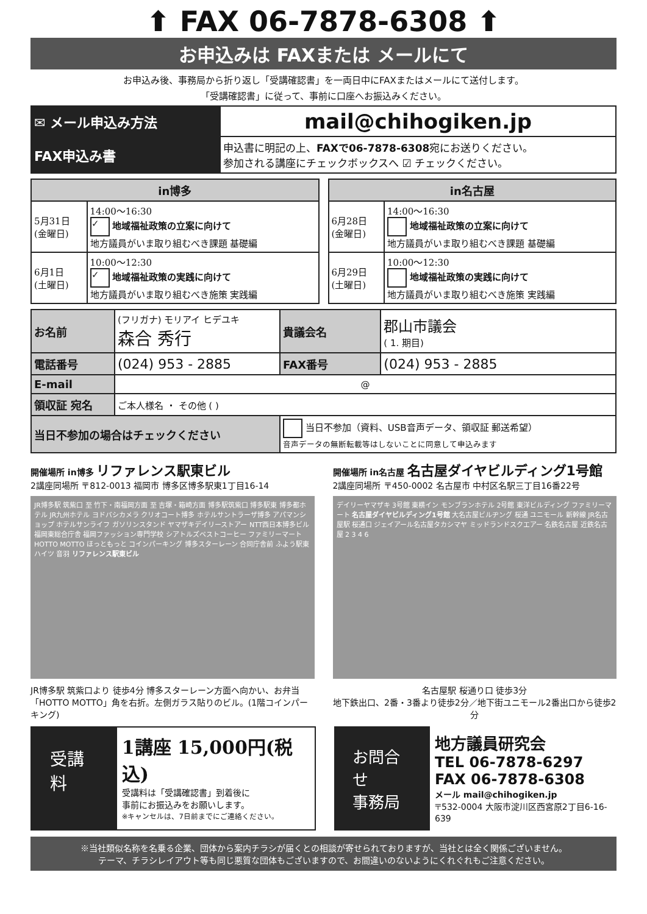⬆ FAX 06-7878-6308 ⬆
お申込みは FAXまたは メールにて
お申込み後、事務局から折り返し「受講確認書」を一両日中にFAXまたはメールにて送付します。
「受講確認書」に従って、事前に口座へお振込みください。
| ✉ メール申込み方法 | mail@chihogiken.jp |
| FAX申込み書 | 申込書に明記の上、 FAXで06-7878-6308 宛にお送りください。 参加される講座にチェックボックスへ ☑ チェックください。 |
| in博多 | |
| --- | --- |
| 5月31日 (金曜日) | 14:00～16:30 ✓ 地域福祉政策の立案に向けて 地方議員がいま取り組むべき課題 基礎編 |
| 6月1日 (土曜日) | 10:00～12:30 ✓ 地域福祉政策の実践に向けて 地方議員がいま取り組むべき施策 実践編 |
| in名古屋 | |
| --- | --- |
| 6月28日 (金曜日) | 14:00～16:30 地域福祉政策の立案に向けて 地方議員がいま取り組むべき課題 基礎編 |
| 6月29日 (土曜日) | 10:00～12:30 地域福祉政策の実践に向けて 地方議員がいま取り組むべき施策 実践編 |
| お名前 | (フリガナ) モリアイ ヒデユキ 森合 秀行 | 貴議会名 | 郡山市議会 ( 1. 期目) |
| 電話番号 | (024) 953 - 2885 | FAX番号 | (024) 953 - 2885 |
| E-mail | @ | | |
| 領収証 宛名 | ご本人様名 ・ その他 ( ) | | |
| 当日不参加の場合はチェックください | | 当日不参加（資料、USB音声データ、領収証 郵送希望） 音声データの無断転載等はしないことに同意して申込みます | |
開催場所 in博多 リファレンス駅東ビル
2講座同場所 〒812-0013 福岡市 博多区博多駅東1丁目16-14
JR博多駅 筑紫口 至 竹下・南福岡方面 至 吉塚・箱崎方面 博多駅筑紫口 博多駅東 博多都ホテル JR九州ホテル ヨドバシカメラ クリオコート博多 ホテルサントラーザ博多 アパマンショップ ホテルサンライフ ガソリンスタンド ヤマザキデイリーストアー NTT西日本博多ビル 福岡東総合庁舎 福岡ファッション専門学校 シアトルズベストコーヒー ファミリーマート HOTTO MOTTO ほっともっと コインパーキング 博多スターレーン 合同庁舎前 ふよう駅東ハイツ 音羽 リファレンス駅東ビル
JR博多駅 筑紫口より 徒歩4分 博多スターレーン方面へ向かい、お弁当「HOTTO MOTTO」角を右折。左側ガラス貼りのビル。(1階コインパーキング)
開催場所 in名古屋 名古屋ダイヤビルディング1号館
2講座同場所 〒450-0002 名古屋市 中村区名駅三丁目16番22号
デイリーヤマザキ 3号館 東横イン モンブランホテル 2号館 東洋ビルディング ファミリーマート 名古屋ダイヤビルディング1号館 大名古屋ビルヂング 桜通 ユニモール 新幹線 JR名古屋駅 桜通口 ジェイアール名古屋タカシマヤ ミッドランドスクエアー 名鉄名古屋 近鉄名古屋 2 3 4 6
名古屋駅 桜通り口 徒歩3分
地下鉄出口、2番・3番より徒歩2分／地下街ユニモール2番出口から徒歩2分
受講料
1講座 15,000円(税込)
受講料は「受講確認書」到着後に
事前にお振込みをお願いします。
※キャンセルは、7日前までにご連絡ください。
お問合せ
事務局
地方議員研究会
TEL 06-7878-6297
FAX 06-7878-6308
メール mail@chihogiken.jp
〒532-0004 大阪市淀川区西宮原2丁目6-16-639
※当社類似名称を名乗る企業、団体から案内チラシが届くとの相談が寄せられておりますが、当社とは全く関係ございません。
テーマ、チラシレイアウト等も同じ悪質な団体もございますので、お間違いのないようにくれぐれもご注意ください。